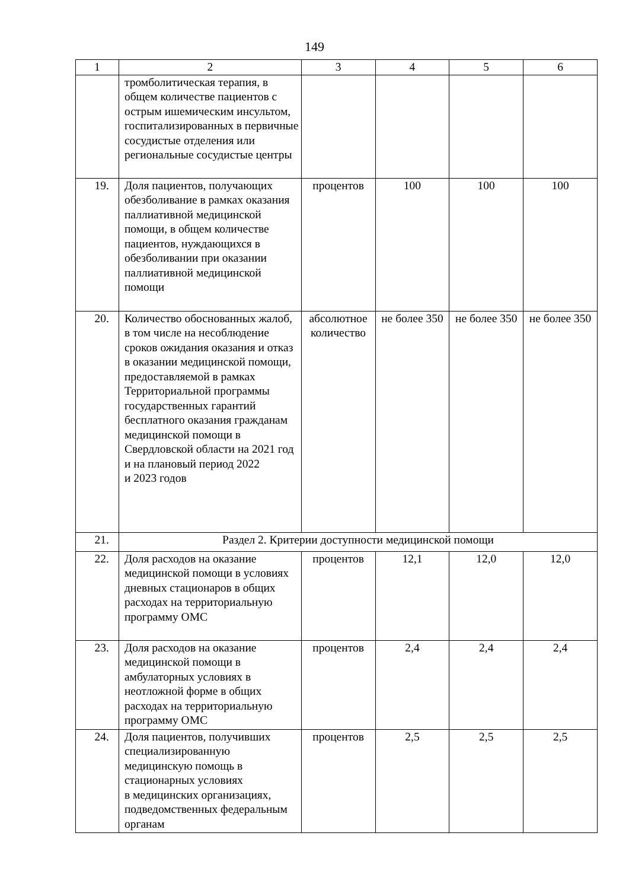149
| 1 | 2 | 3 | 4 | 5 | 6 |
| | тромболитическая терапия, в общем количестве пациентов с острым ишемическим инсультом, госпитализированных в первичные сосудистые отделения или региональные сосудистые центры | | | | |
| 19. | Доля пациентов, получающих обезболивание в рамках оказания паллиативной медицинской помощи, в общем количестве пациентов, нуждающихся в обезболивании при оказании паллиативной медицинской помощи | процентов | 100 | 100 | 100 |
| 20. | Количество обоснованных жалоб, в том числе на несоблюдение сроков ожидания оказания и отказ в оказании медицинской помощи, предоставляемой в рамках Территориальной программы государственных гарантий бесплатного оказания гражданам медицинской помощи в Свердловской области на 2021 год и на плановый период 2022 и 2023 годов | абсолютное количество | не более 350 | не более 350 | не более 350 |
| 21. | Раздел 2. Критерии доступности медицинской помощи | | | | |
| 22. | Доля расходов на оказание медицинской помощи в условиях дневных стационаров в общих расходах на территориальную программу ОМС | процентов | 12,1 | 12,0 | 12,0 |
| 23. | Доля расходов на оказание медицинской помощи в амбулаторных условиях в неотложной форме в общих расходах на территориальную программу ОМС | процентов | 2,4 | 2,4 | 2,4 |
| 24. | Доля пациентов, получивших специализированную медицинскую помощь в стационарных условиях в медицинских организациях, подведомственных федеральным органам | процентов | 2,5 | 2,5 | 2,5 |